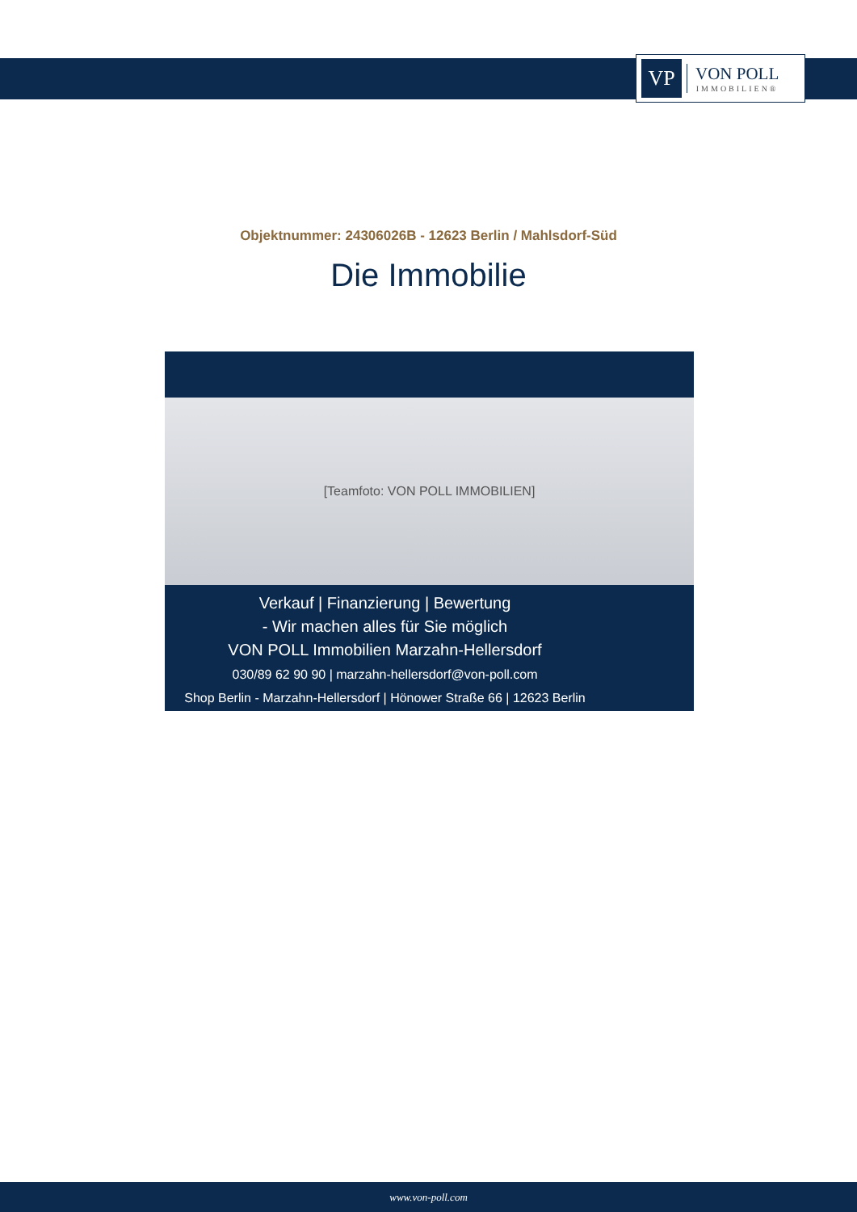VP
VON POLL
IMMOBILIEN®
Objektnummer: 24306026B - 12623 Berlin / Mahlsdorf-Süd
Die Immobilie
[Teamfoto: VON POLL IMMOBILIEN]
Verkauf | Finanzierung | Bewertung
- Wir machen alles für Sie möglich
VON POLL Immobilien Marzahn-Hellersdorf
030/89 62 90 90 | marzahn-hellersdorf@von-poll.com
Shop Berlin - Marzahn-Hellersdorf | Hönower Straße 66 | 12623 Berlin
www.von-poll.com